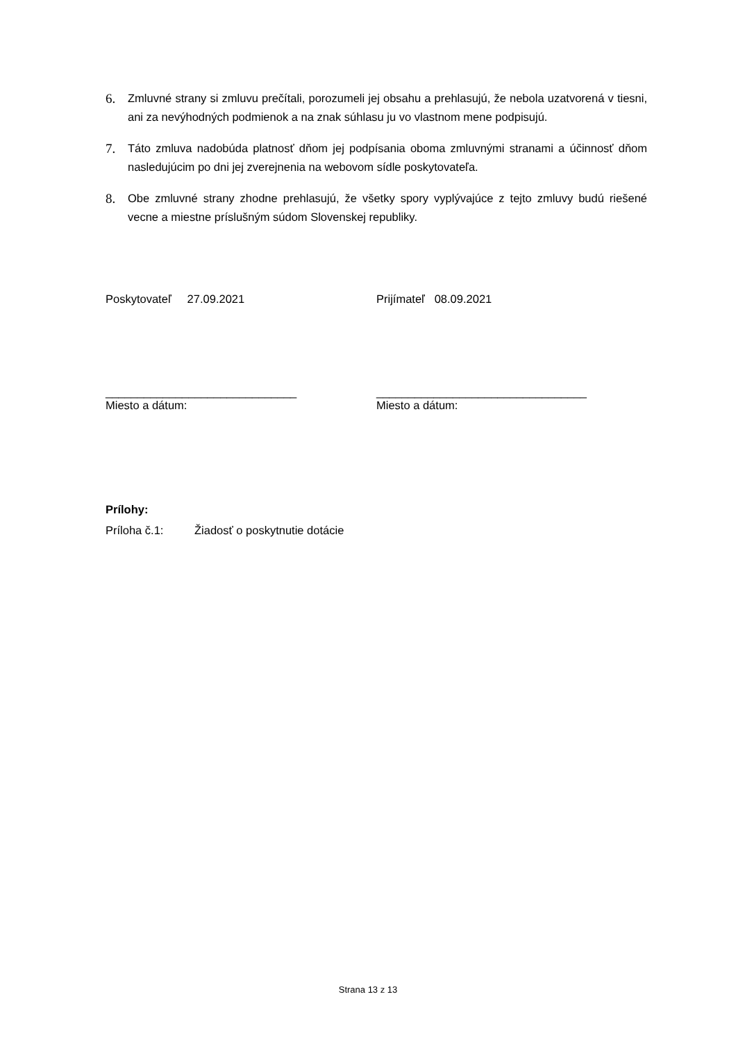6.
Zmluvné strany si zmluvu prečítali, porozumeli jej obsahu a prehlasujú, že nebola uzatvorená v tiesni, ani za nevýhodných podmienok a na znak súhlasu ju vo vlastnom mene podpisujú.
7.
Táto zmluva nadobúda platnosť dňom jej podpísania oboma zmluvnými stranami a účinnosť dňom nasledujúcim po dni jej zverejnenia na webovom sídle poskytovateľa.
8.
Obe zmluvné strany zhodne prehlasujú, že všetky spory vyplývajúce z tejto zmluvy budú riešené vecne a miestne príslušným súdom Slovenskej republiky.
Poskytovateľ 27.09.2021
______________________________
Miesto a dátum:
Prijímateľ 08.09.2021
_________________________________
Miesto a dátum:
Prílohy:
Príloha č.1: Žiadosť o poskytnutie dotácie
Strana 13 z 13